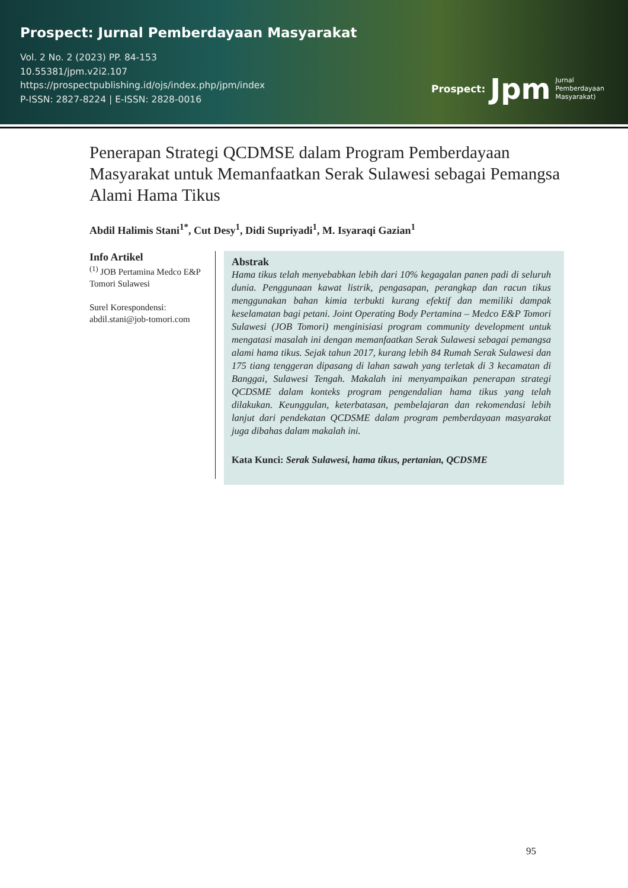Prospect: Jurnal Pemberdayaan Masyarakat
Vol. 2 No. 2 (2023) PP. 84-153
10.55381/jpm.v2i2.107
https://prospectpublishing.id/ojs/index.php/jpm/index
P-ISSN: 2827-8224 | E-ISSN: 2828-0016
Prospect: Jpm Jurnal
Pemberdayaan
Masyarakat)
Penerapan Strategi QCDMSE dalam Program Pemberdayaan Masyarakat untuk Memanfaatkan Serak Sulawesi sebagai Pemangsa Alami Hama Tikus
Abdil Halimis Stani<sup>1*</sup>, Cut Desy<sup>1</sup>, Didi Supriyadi<sup>1</sup>, M. Isyaraqi Gazian<sup>1</sup>
Info Artikel
<sup>(1)</sup> JOB Pertamina Medco E&P Tomori Sulawesi
Surel Korespondensi:
abdil.stani@job-tomori.com
Abstrak
Hama tikus telah menyebabkan lebih dari 10% kegagalan panen padi di seluruh dunia. Penggunaan kawat listrik, pengasapan, perangkap dan racun tikus menggunakan bahan kimia terbukti kurang efektif dan memiliki dampak keselamatan bagi petani. Joint Operating Body Pertamina – Medco E&P Tomori Sulawesi (JOB Tomori) menginisiasi program community development untuk mengatasi masalah ini dengan memanfaatkan Serak Sulawesi sebagai pemangsa alami hama tikus. Sejak tahun 2017, kurang lebih 84 Rumah Serak Sulawesi dan 175 tiang tenggeran dipasang di lahan sawah yang terletak di 3 kecamatan di Banggai, Sulawesi Tengah. Makalah ini menyampaikan penerapan strategi QCDSME dalam konteks program pengendalian hama tikus yang telah dilakukan. Keunggulan, keterbatasan, pembelajaran dan rekomendasi lebih lanjut dari pendekatan QCDSME dalam program pemberdayaan masyarakat juga dibahas dalam makalah ini.
Kata Kunci: Serak Sulawesi, hama tikus, pertanian, QCDSME
95